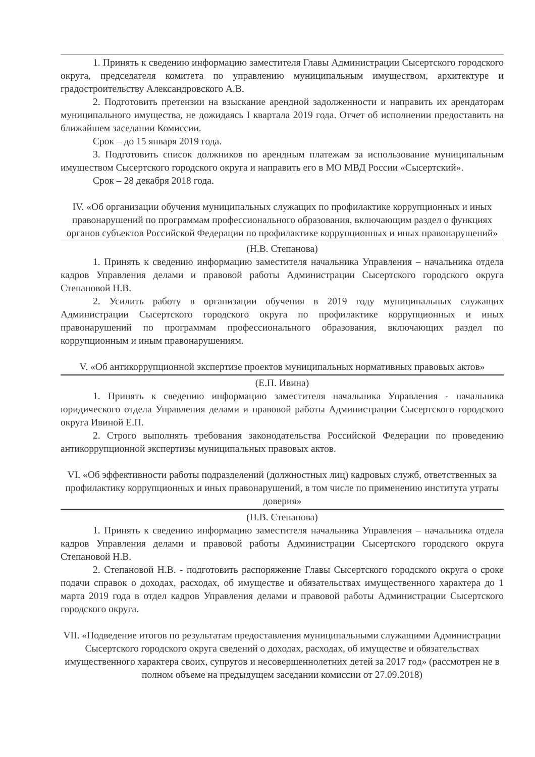1. Принять к сведению информацию заместителя Главы Администрации Сысертского городского округа, председателя комитета по управлению муниципальным имуществом, архитектуре и градостроительству Александровского А.В.
2. Подготовить претензии на взыскание арендной задолженности и направить их арендаторам муниципального имущества, не дожидаясь I квартала 2019 года. Отчет об исполнении предоставить на ближайшем заседании Комиссии.
Срок – до 15 января 2019 года.
3. Подготовить список должников по арендным платежам за использование муниципальным имуществом Сысертского городского округа и направить его в МО МВД России «Сысертский».
Срок – 28 декабря 2018 года.
IV. «Об организации обучения муниципальных служащих по профилактике коррупционных и иных правонарушений по программам профессионального образования, включающим раздел о функциях органов субъектов Российской Федерации по профилактике коррупционных и иных правонарушений»
(Н.В. Степанова)
1. Принять к сведению информацию заместителя начальника Управления – начальника отдела кадров Управления делами и правовой работы Администрации Сысертского городского округа Степановой Н.В.
2. Усилить работу в организации обучения в 2019 году муниципальных служащих Администрации Сысертского городского округа по профилактике коррупционных и иных правонарушений по программам профессионального образования, включающих раздел по коррупционным и иным правонарушениям.
V. «Об антикоррупционной экспертизе проектов муниципальных нормативных правовых актов»
(Е.П. Ивина)
1. Принять к сведению информацию заместителя начальника Управления - начальника юридического отдела Управления делами и правовой работы Администрации Сысертского городского округа Ивиной Е.П.
2. Строго выполнять требования законодательства Российской Федерации по проведению антикоррупционной экспертизы муниципальных правовых актов.
VI. «Об эффективности работы подразделений (должностных лиц) кадровых служб, ответственных за профилактику коррупционных и иных правонарушений, в том числе по применению института утраты доверия»
(Н.В. Степанова)
1. Принять к сведению информацию заместителя начальника Управления – начальника отдела кадров Управления делами и правовой работы Администрации Сысертского городского округа Степановой Н.В.
2. Степановой Н.В. - подготовить распоряжение Главы Сысертского городского округа о сроке подачи справок о доходах, расходах, об имуществе и обязательствах имущественного характера до 1 марта 2019 года в отдел кадров Управления делами и правовой работы Администрации Сысертского городского округа.
VII. «Подведение итогов по результатам предоставления муниципальными служащими Администрации Сысертского городского округа сведений о доходах, расходах, об имуществе и обязательствах имущественного характера своих, супругов и несовершеннолетних детей за 2017 год» (рассмотрен не в полном объеме на предыдущем заседании комиссии от 27.09.2018)